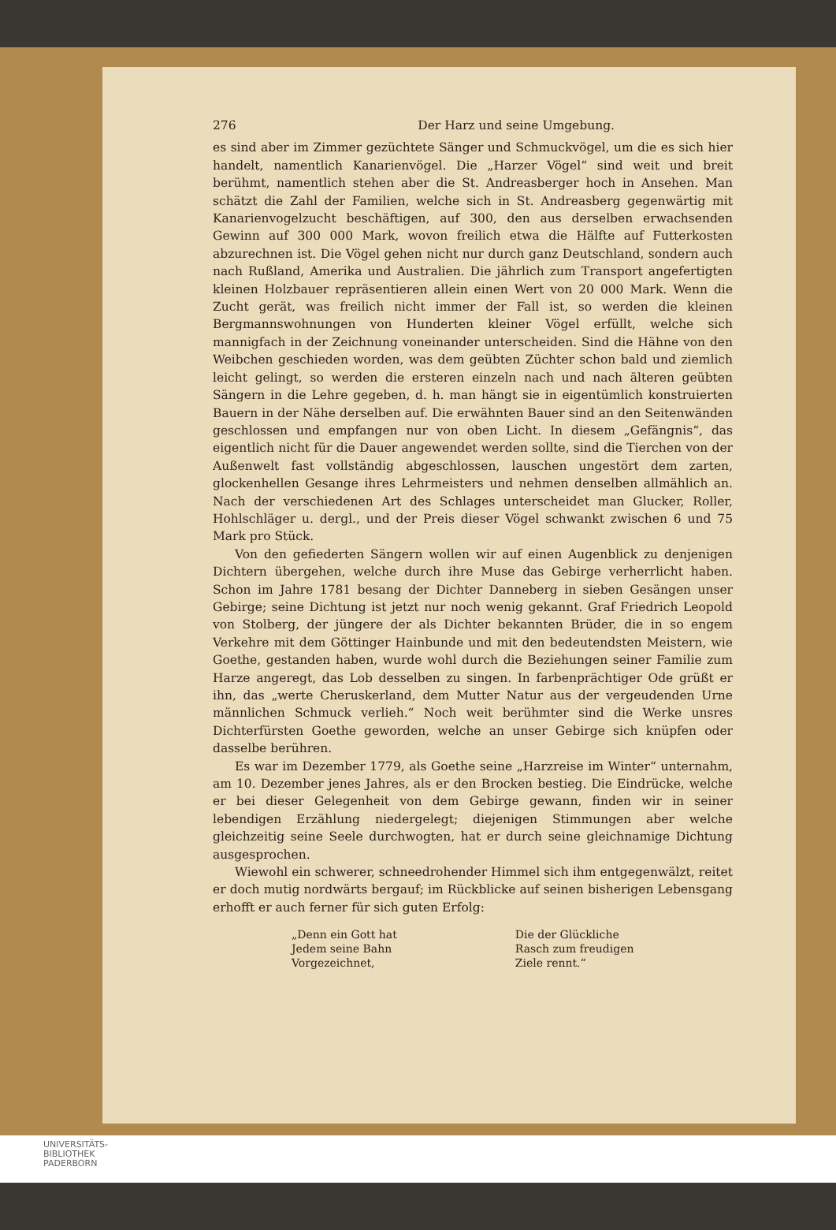276 Der Harz und seine Umgebung.
es sind aber im Zimmer gezüchtete Sänger und Schmuckvögel, um die es sich hier handelt, namentlich Kanarienvögel. Die „Harzer Vögel“ sind weit und breit berühmt, namentlich stehen aber die St. Andreasberger hoch in Ansehen. Man schätzt die Zahl der Familien, welche sich in St. Andreasberg gegenwärtig mit Kanarienvogelzucht beschäftigen, auf 300, den aus derselben erwachsenden Gewinn auf 300 000 Mark, wovon freilich etwa die Hälfte auf Futterkosten abzurechnen ist. Die Vögel gehen nicht nur durch ganz Deutschland, sondern auch nach Rußland, Amerika und Australien. Die jährlich zum Transport angefertigten kleinen Holzbauer repräsentieren allein einen Wert von 20 000 Mark. Wenn die Zucht gerät, was freilich nicht immer der Fall ist, so werden die kleinen Bergmannswohnungen von Hunderten kleiner Vögel erfüllt, welche sich mannigfach in der Zeichnung voneinander unterscheiden. Sind die Hähne von den Weibchen geschieden worden, was dem geübten Züchter schon bald und ziemlich leicht gelingt, so werden die ersteren einzeln nach und nach älteren geübten Sängern in die Lehre gegeben, d. h. man hängt sie in eigentümlich konstruierten Bauern in der Nähe derselben auf. Die erwähnten Bauer sind an den Seitenwänden geschlossen und empfangen nur von oben Licht. In diesem „Gefängnis“, das eigentlich nicht für die Dauer angewendet werden sollte, sind die Tierchen von der Außenwelt fast vollständig abgeschlossen, lauschen ungestört dem zarten, glockenhellen Gesange ihres Lehrmeisters und nehmen denselben allmählich an. Nach der verschiedenen Art des Schlages unterscheidet man Glucker, Roller, Hohlschläger u. dergl., und der Preis dieser Vögel schwankt zwischen 6 und 75 Mark pro Stück.
Von den gefiederten Sängern wollen wir auf einen Augenblick zu denjenigen Dichtern übergehen, welche durch ihre Muse das Gebirge verherrlicht haben. Schon im Jahre 1781 besang der Dichter Danneberg in sieben Gesängen unser Gebirge; seine Dichtung ist jetzt nur noch wenig gekannt. Graf Friedrich Leopold von Stolberg, der jüngere der als Dichter bekannten Brüder, die in so engem Verkehre mit dem Göttinger Hainbunde und mit den bedeutendsten Meistern, wie Goethe, gestanden haben, wurde wohl durch die Beziehungen seiner Familie zum Harze angeregt, das Lob desselben zu singen. In farbenprächtiger Ode grüßt er ihn, das „werte Cheruskerland, dem Mutter Natur aus der vergeudenden Urne männlichen Schmuck verlieh.“ Noch weit berühmter sind die Werke unsres Dichterfürsten Goethe geworden, welche an unser Gebirge sich knüpfen oder dasselbe berühren.
Es war im Dezember 1779, als Goethe seine „Harzreise im Winter“ unternahm, am 10. Dezember jenes Jahres, als er den Brocken bestieg. Die Eindrücke, welche er bei dieser Gelegenheit von dem Gebirge gewann, finden wir in seiner lebendigen Erzählung niedergelegt; diejenigen Stimmungen aber welche gleichzeitig seine Seele durchwogten, hat er durch seine gleichnamige Dichtung ausgesprochen.
Wiewohl ein schwerer, schneedrohender Himmel sich ihm entgegenwälzt, reitet er doch mutig nordwärts bergauf; im Rückblicke auf seinen bisherigen Lebensgang erhofft er auch ferner für sich guten Erfolg:
„Denn ein Gott hat
Jedem seine Bahn
Vorgezeichnet,
Die der Glückliche
Rasch zum freudigen
Ziele rennt.“
UNIVERSITÄTS-
BIBLIOTHEK
PADERBORN